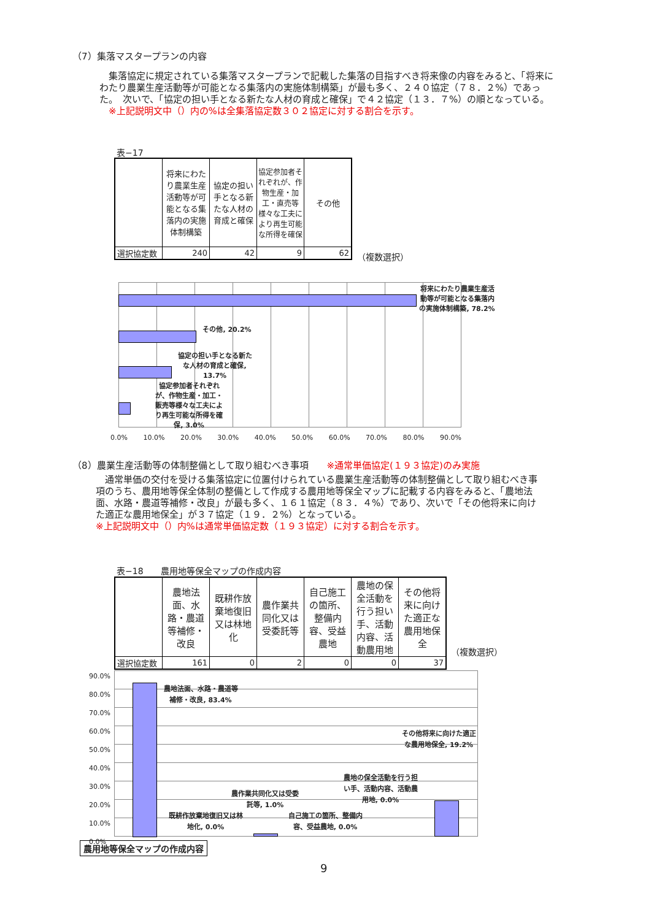（7）集落マスタープランの内容
　集落協定に規定されている集落マスタープランで記載した集落の目指すべき将来像の内容をみると、「将来にわたり農業生産活動等が可能となる集落内の実施体制構築」が最も多く、２４０協定（７８．２%）であった。　次いで、「協定の担い手となる新たな人材の育成と確保」で４２協定（１３．７%）の順となっている。
　※上記説明文中（）内の%は全集落協定数３０２協定に対する割合を示す。
表−17
| | 将来にわたり農業生産活動等が可能となる集落内の実施体制構築 | 協定の担い手となる新たな人材の育成と確保 | 協定参加者それぞれが、作物生産・加工・直売等様々な工夫により再生可能な所得を確保 | その他 |
| --- | --- | --- | --- | --- |
| 選択協定数 | 240 | 42 | 9 | 62 |
（複数選択）
将来にわたり農業生産活動等が可能となる集落内の実施体制構築, 78.2%
その他, 20.2%
協定の担い手となる新たな人材の育成と確保, 13.7%
協定参加者それぞれが、作物生産・加工・販売等様々な工夫により再生可能な所得を確保, 3.0%
0.0% 　　10.0% 　　20.0% 　　30.0% 　　40.0% 　　50.0% 　　60.0% 　　70.0% 　　80.0% 　　90.0%
（8）農業生産活動等の体制整備として取り組むべき事項　　※通常単価協定(１９３協定)のみ実施
　通常単価の交付を受ける集落協定に位置付けられている農業生産活動等の体制整備として取り組むべき事項のうち、農用地等保全体制の整備として作成する農用地等保全マップに記載する内容をみると、「農地法面、水路・農道等補修・改良」が最も多く、１６１協定（８３．４%）であり、次いで「その他将来に向けた適正な農用地保全」が３７協定（１９．２%）となっている。
※上記説明文中（）内%は通常単価協定数（１９３協定）に対する割合を示す。
表−18　　農用地等保全マップの作成内容
| | 農地法面、水路・農道等補修・改良 | 既耕作放棄地復旧又は林地化 | 農作業共同化又は受委託等 | 自己施工の箇所、整備内容、受益農地 | 農地の保全活動を行う担い手、活動内容、活動農用地 | その他将来に向けた適正な農用地保全 |
| --- | --- | --- | --- | --- | --- | --- |
| 選択協定数 | 161 | 0 | 2 | 0 | 0 | 37 |
（複数選択）
90.0%
80.0%
70.0%
60.0%
50.0%
40.0%
30.0%
20.0%
10.0%
0.0%
農地法面、水路・農道等補修・改良, 83.4%
その他将来に向けた適正な農用地保全, 19.2%
農地の保全活動を行う担い手、活動内容、活動農用地, 0.0%
農作業共同化又は受委託等, 1.0%
既耕作放棄地復旧又は林地化, 0.0%
自己施工の箇所、整備内容、受益農地, 0.0%
農用地等保全マップの作成内容
9